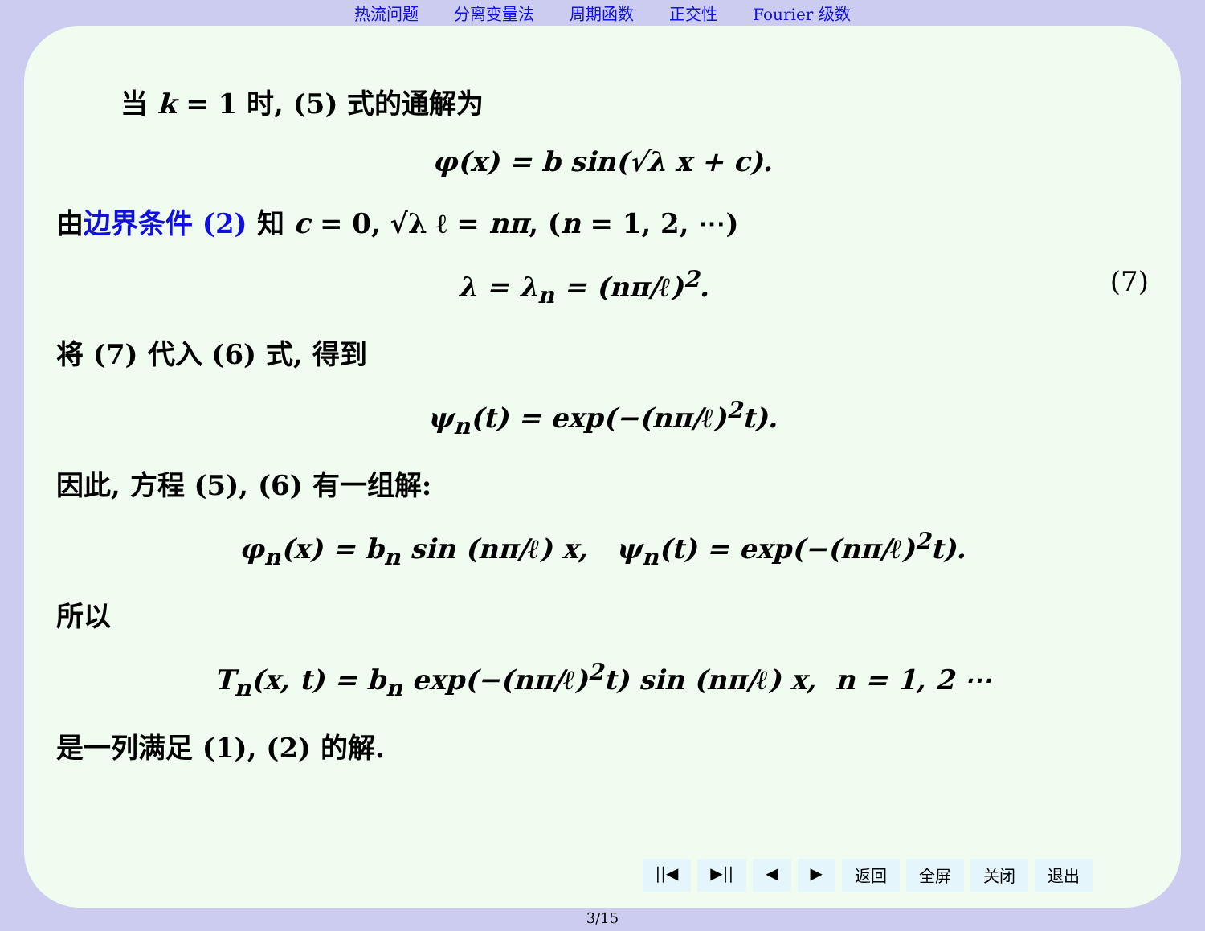热流问题 分离变量法 周期函数 正交性 Fourier 级数
当 k = 1 时, (5) 式的通解为
φ(x) = b sin(√λ x + c).
由边界条件 (2) 知 c = 0, √λ ℓ = nπ, (n = 1, 2, ⋯)
(7) λ = λ<sub>n</sub> = (nπ/ℓ)<sup>2</sup>.
将 (7) 代入 (6) 式, 得到
ψ<sub>n</sub>(t) = exp(−(nπ/ℓ)<sup>2</sup>t).
因此, 方程 (5), (6) 有一组解:
φ<sub>n</sub>(x) = b<sub>n</sub> sin (nπ/ℓ) x, ψ<sub>n</sub>(t) = exp(−(nπ/ℓ)<sup>2</sup>t).
所以
T<sub>n</sub>(x, t) = b<sub>n</sub> exp(−(nπ/ℓ)<sup>2</sup>t) sin (nπ/ℓ) x, n = 1, 2 ⋯
是一列满足 (1), (2) 的解.
||◀ ▶|| ◀ ▶ 返回 全屏 关闭 退出
3/15